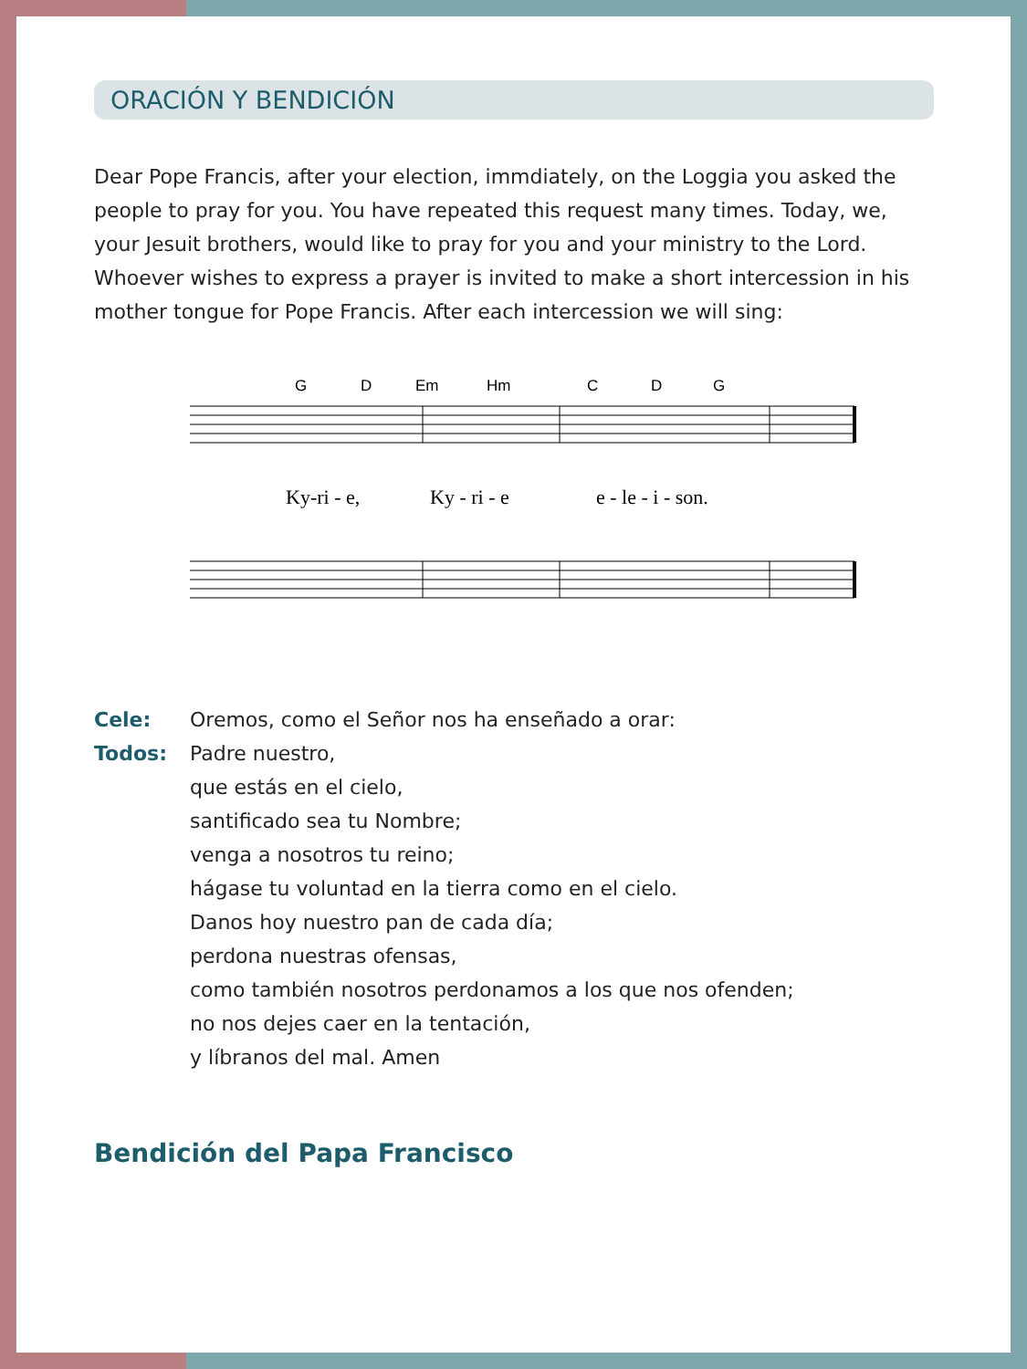ORACIÓN Y BENDICIÓN
Dear Pope Francis, after your election, immdiately, on the Loggia you asked the people to pray for you. You have repeated this request many times. Today, we, your Jesuit brothers, would like to pray for you and your ministry to the Lord. Whoever wishes to express a prayer is invited to make a short intercession in his mother tongue for Pope Francis. After each intercession we will sing:
G
D
Em
Hm
C
D
G
Ky-ri - e,
Ky - ri - e
e - le - i - son.
Cele: Oremos, como el Señor nos ha enseñado a orar:
Todos: Padre nuestro,
que estás en el cielo,
santificado sea tu Nombre;
venga a nosotros tu reino;
hágase tu voluntad en la tierra como en el cielo.
Danos hoy nuestro pan de cada día;
perdona nuestras ofensas,
como también nosotros perdonamos a los que nos ofenden;
no nos dejes caer en la tentación,
y líbranos del mal. Amen
Bendición del Papa Francisco